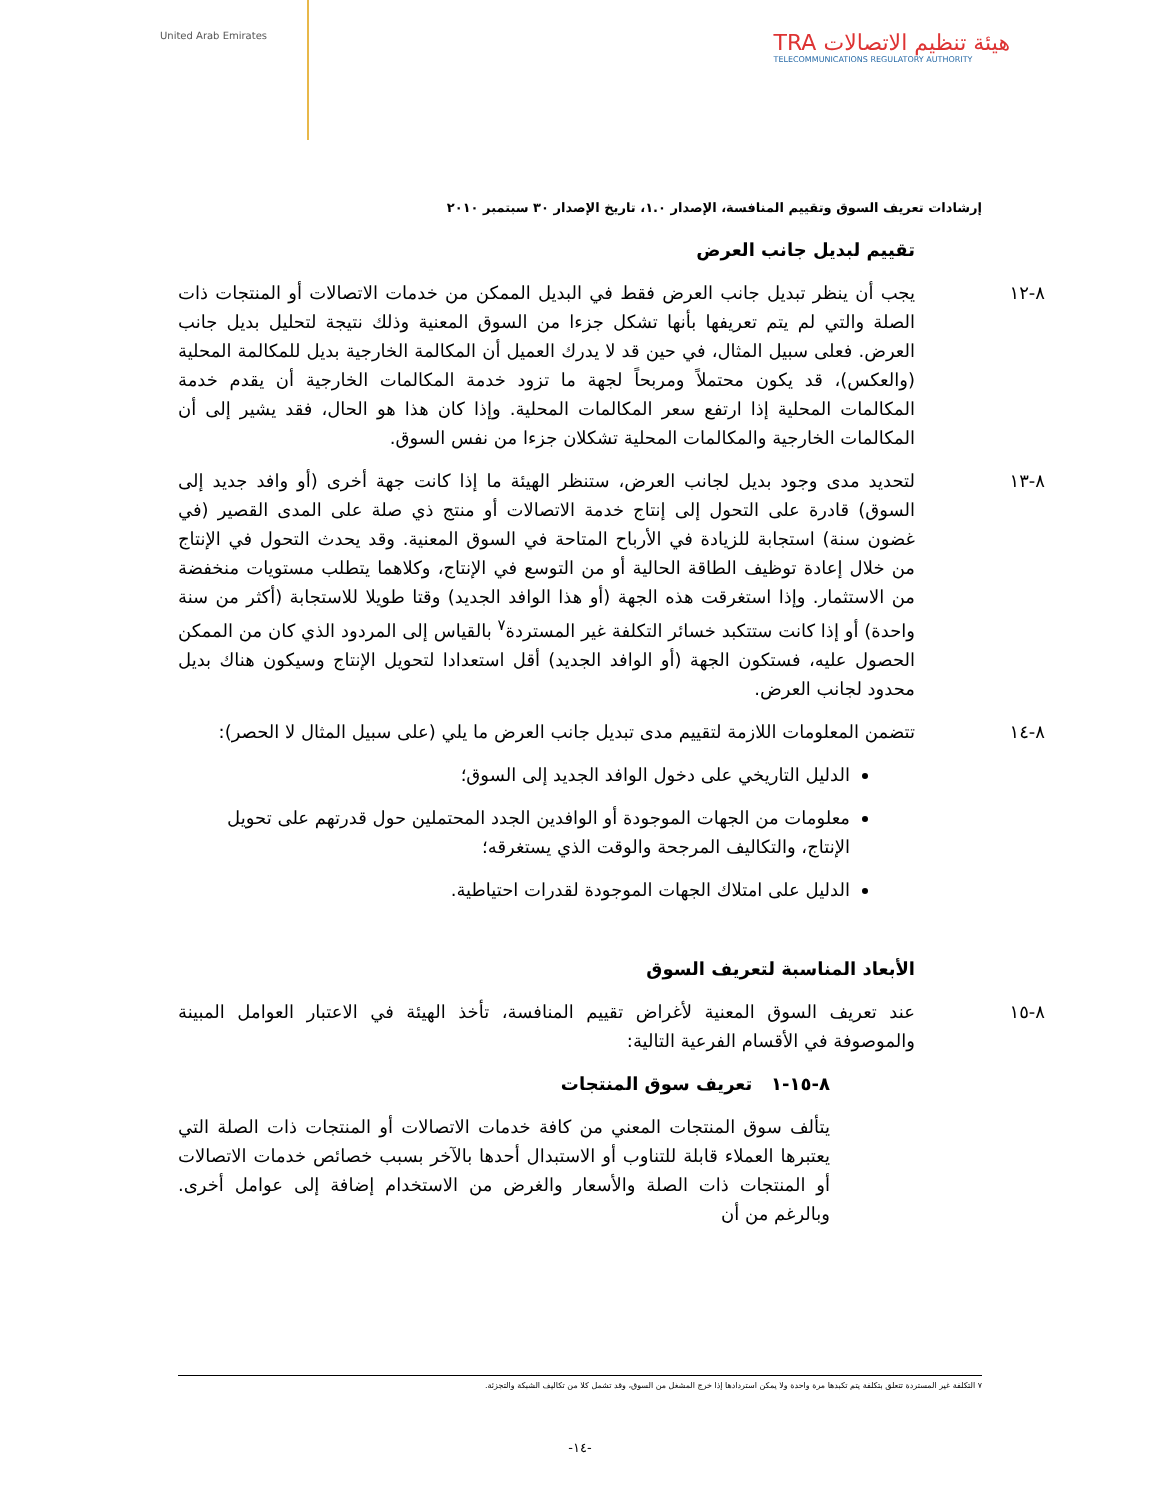United Arab Emirates
TRA هيئة تنظيم الاتصالات
TELECOMMUNICATIONS REGULATORY AUTHORITY
إرشادات تعريف السوق وتقييم المنافسة، الإصدار ١.٠، تاريخ الإصدار ٣٠ سبتمبر ٢٠١٠
تقييم لبديل جانب العرض
٨-١٢ يجب أن ينظر تبديل جانب العرض فقط في البديل الممكن من خدمات الاتصالات أو المنتجات ذات الصلة والتي لم يتم تعريفها بأنها تشكل جزءا من السوق المعنية وذلك نتيجة لتحليل بديل جانب العرض. فعلى سبيل المثال، في حين قد لا يدرك العميل أن المكالمة الخارجية بديل للمكالمة المحلية (والعكس)، قد يكون محتملاً ومربحاً لجهة ما تزود خدمة المكالمات الخارجية أن يقدم خدمة المكالمات المحلية إذا ارتفع سعر المكالمات المحلية. وإذا كان هذا هو الحال، فقد يشير إلى أن المكالمات الخارجية والمكالمات المحلية تشكلان جزءا من نفس السوق.
٨-١٣ لتحديد مدى وجود بديل لجانب العرض، ستنظر الهيئة ما إذا كانت جهة أخرى (أو وافد جديد إلى السوق) قادرة على التحول إلى إنتاج خدمة الاتصالات أو منتج ذي صلة على المدى القصير (في غضون سنة) استجابة للزيادة في الأرباح المتاحة في السوق المعنية. وقد يحدث التحول في الإنتاج من خلال إعادة توظيف الطاقة الحالية أو من التوسع في الإنتاج، وكلاهما يتطلب مستويات منخفضة من الاستثمار. وإذا استغرقت هذه الجهة (أو هذا الوافد الجديد) وقتا طويلا للاستجابة (أكثر من سنة واحدة) أو إذا كانت ستتكبد خسائر التكلفة غير المستردة<sup>٧</sup> بالقياس إلى المردود الذي كان من الممكن الحصول عليه، فستكون الجهة (أو الوافد الجديد) أقل استعدادا لتحويل الإنتاج وسيكون هناك بديل محدود لجانب العرض.
٨-١٤ تتضمن المعلومات اللازمة لتقييم مدى تبديل جانب العرض ما يلي (على سبيل المثال لا الحصر):
الدليل التاريخي على دخول الوافد الجديد إلى السوق؛
معلومات من الجهات الموجودة أو الوافدين الجدد المحتملين حول قدرتهم على تحويل الإنتاج، والتكاليف المرجحة والوقت الذي يستغرقه؛
الدليل على امتلاك الجهات الموجودة لقدرات احتياطية.
الأبعاد المناسبة لتعريف السوق
٨-١٥ عند تعريف السوق المعنية لأغراض تقييم المنافسة، تأخذ الهيئة في الاعتبار العوامل المبينة والموصوفة في الأقسام الفرعية التالية:
٨-١٥-١ تعريف سوق المنتجات
يتألف سوق المنتجات المعني من كافة خدمات الاتصالات أو المنتجات ذات الصلة التي يعتبرها العملاء قابلة للتناوب أو الاستبدال أحدها بالآخر بسبب خصائص خدمات الاتصالات أو المنتجات ذات الصلة والأسعار والغرض من الاستخدام إضافة إلى عوامل أخرى. وبالرغم من أن
٧ التكلفة غير المستردة تتعلق بتكلفة يتم تكبدها مرة واحدة ولا يمكن استردادها إذا خرج المشغل من السوق، وقد تشمل كلا من تكاليف الشبكة والتجزئة.
-١٤-